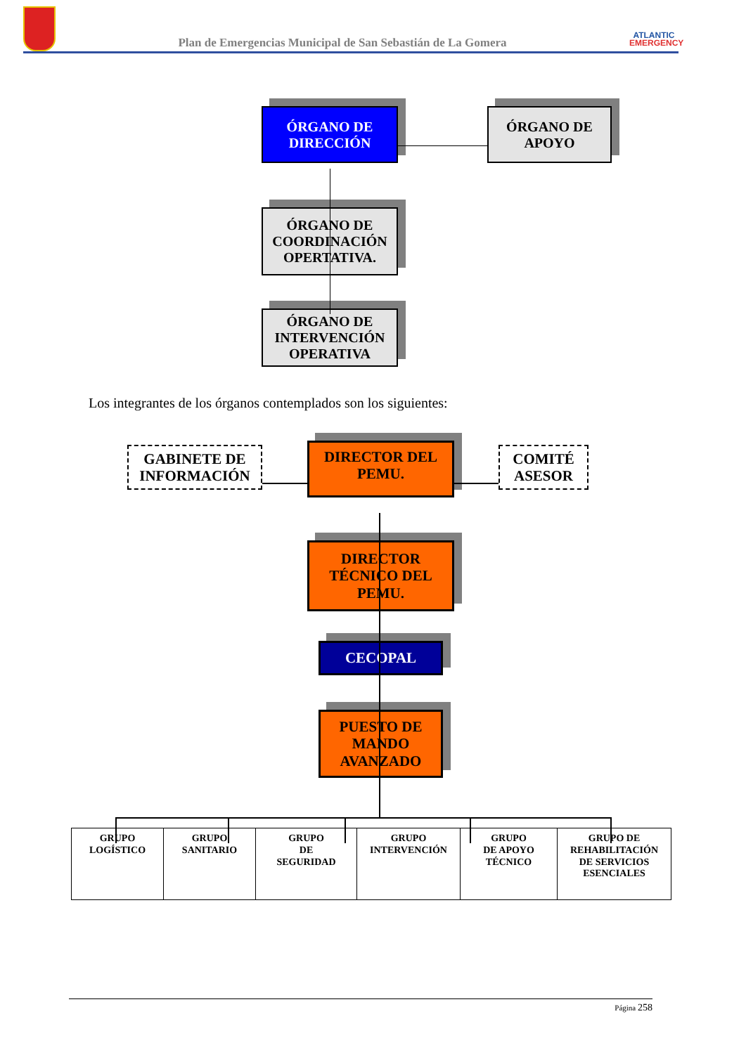Plan de Emergencias Municipal de San Sebastián de La Gomera
ATLANTIC
EMERGENCY
ÓRGANO DE
DIRECCIÓN
ÓRGANO DE
APOYO
ÓRGANO DE
COORDINACIÓN
OPERTATIVA.
ÓRGANO DE
INTERVENCIÓN
OPERATIVA
Los integrantes de los órganos contemplados son los siguientes:
GABINETE DE
INFORMACIÓN
DIRECTOR DEL
PEMU.
COMITÉ
ASESOR
DIRECTOR
TÉCNICO DEL
PEMU.
CECOPAL
PUESTO DE
MANDO
AVANZADO
| GRUPO LOGÍSTICO | GRUPO SANITARIO | GRUPO DE SEGURIDAD | GRUPO INTERVENCIÓN | GRUPO DE APOYO TÉCNICO | GRUPO DE REHABILITACIÓN DE SERVICIOS ESENCIALES |
Página 258